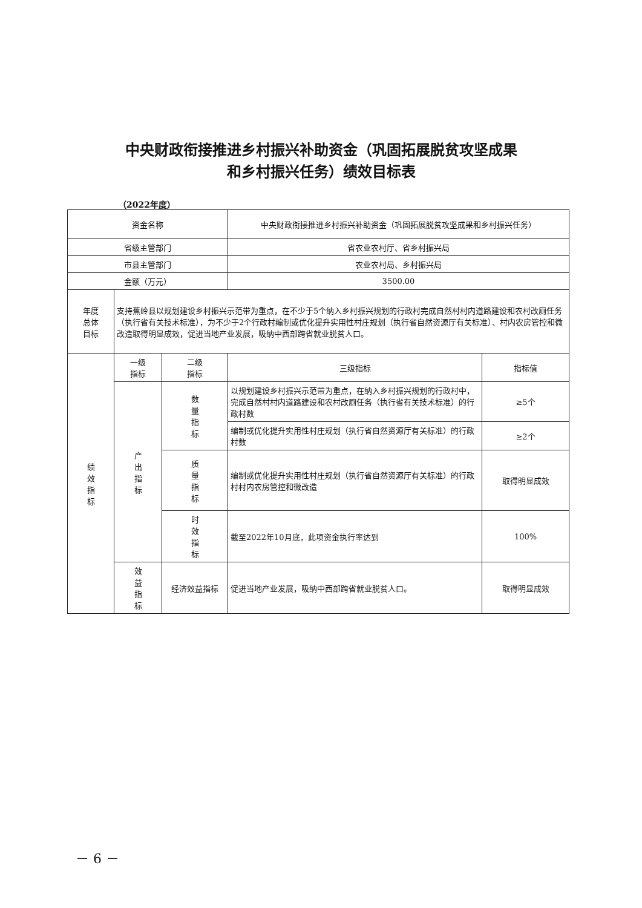中央财政衔接推进乡村振兴补助资金（巩固拓展脱贫攻坚成果
和乡村振兴任务）绩效目标表
（2022年度）
| 资金名称 | | | 中央财政衔接推进乡村振兴补助资金（巩固拓展脱贫攻坚成果和乡村振兴任务） | |
| 省级主管部门 | | | 省农业农村厅、省乡村振兴局 | |
| 市县主管部门 | | | 农业农村局、乡村振兴局 | |
| 金额（万元） | | | 3500.00 | |
| 年度 总体 目标 | 支持蕉岭县以规划建设乡村振兴示范带为重点，在不少于5个纳入乡村振兴规划的行政村完成自然村村内道路建设和农村改厕任务（执行省有关技术标准），为不少于2个行政村编制或优化提升实用性村庄规划（执行省自然资源厅有关标准）、村内农房管控和微改造取得明显成效，促进当地产业发展，吸纳中西部跨省就业脱贫人口。 | | | |
| 绩 效 指 标 | 一级 指标 | 二级 指标 | 三级指标 | 指标值 |
| | 产 出 指 标 | 数 量 指 标 | 以规划建设乡村振兴示范带为重点，在纳入乡村振兴规划的行政村中，完成自然村村内道路建设和农村改厕任务（执行省有关技术标准）的行政村数 | ≥5个 |
| | | | 编制或优化提升实用性村庄规划（执行省自然资源厅有关标准）的行政村数 | ≥2个 |
| | | 质 量 指 标 | 编制或优化提升实用性村庄规划（执行省自然资源厅有关标准）的行政村村内农房管控和微改造 | 取得明显成效 |
| | | 时 效 指 标 | 截至2022年10月底，此项资金执行率达到 | 100% |
| | 效 益 指 标 | 经济效益指标 | 促进当地产业发展，吸纳中西部跨省就业脱贫人口。 | 取得明显成效 |
－ 6 －